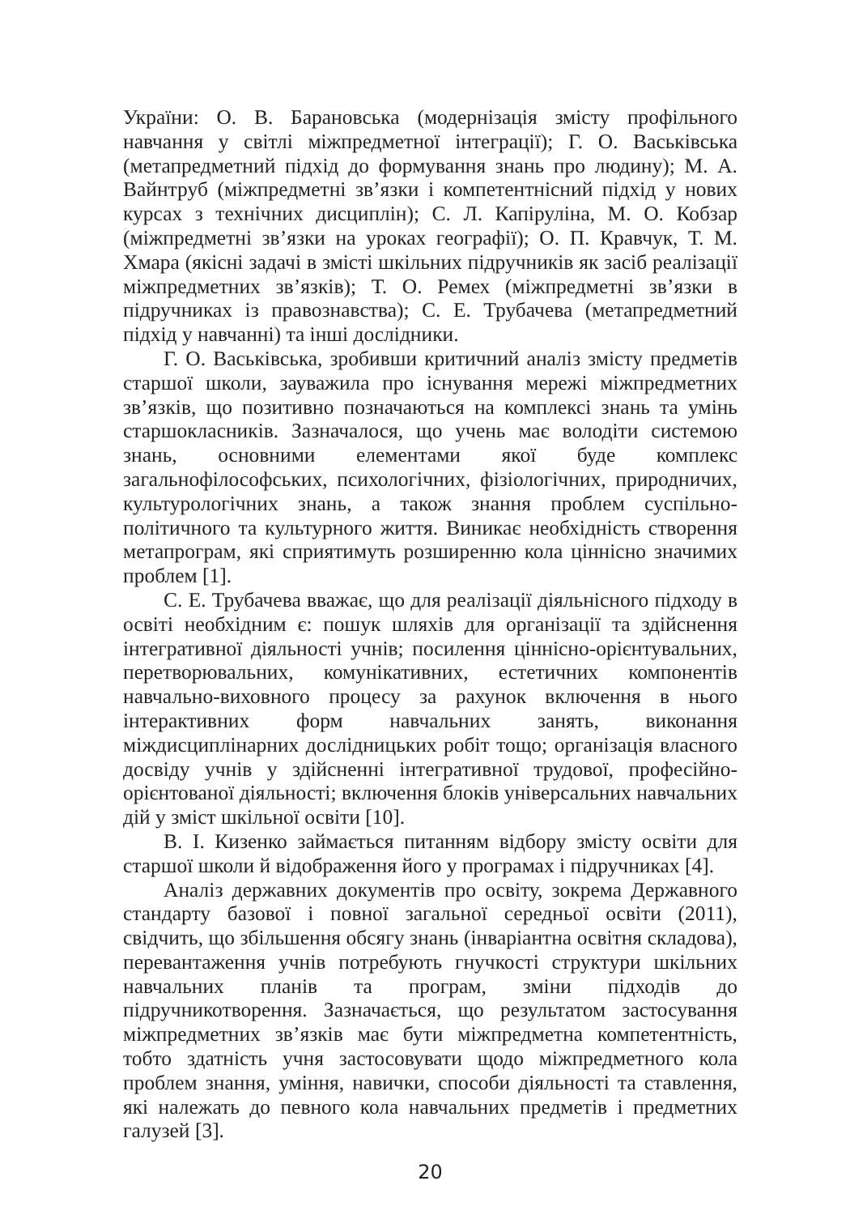України: О. В. Барановська (модернізація змісту профільного навчання у світлі міжпредметної інтеграції); Г. О. Васьківська (метапредметний підхід до формування знань про людину); М. А. Вайнтруб (міжпредметні зв’язки і компетентнісний підхід у нових курсах з технічних дисциплін); С. Л. Капіруліна, М. О. Кобзар (міжпредметні зв’язки на уроках географії); О. П. Кравчук, Т. М. Хмара (якісні задачі в змісті шкільних підручників як засіб реалізації міжпредметних зв’язків); Т. О. Ремех (міжпредметні зв’язки в підручниках із правознавства); С. Е. Трубачева (метапредметний підхід у навчанні) та інші дослідники.
Г. О. Васьківська, зробивши критичний аналіз змісту предметів старшої школи, зауважила про існування мережі міжпредметних зв’язків, що позитивно позначаються на комплексі знань та умінь старшокласників. Зазначалося, що учень має володіти системою знань, основними елементами якої буде комплекс загальнофілософських, психологічних, фізіологічних, природничих, культурологічних знань, а також знання проблем суспільно-політичного та культурного життя. Виникає необхідність створення метапрограм, які сприятимуть розширенню кола ціннісно значимих проблем [1].
С. Е. Трубачева вважає, що для реалізації діяльнісного підходу в освіті необхідним є: пошук шляхів для організації та здійснення інтегративної діяльності учнів; посилення ціннісно-орієнтувальних, перетворювальних, комунікативних, естетичних компонентів навчально-виховного процесу за рахунок включення в нього інтерактивних форм навчальних занять, виконання міждисциплінарних дослідницьких робіт тощо; організація власного досвіду учнів у здійсненні інтегративної трудової, професійно-орієнтованої діяльності; включення блоків універсальних навчальних дій у зміст шкільної освіти [10].
В. І. Кизенко займається питанням відбору змісту освіти для старшої школи й відображення його у програмах і підручниках [4].
Аналіз державних документів про освіту, зокрема Державного стандарту базової і повної загальної середньої освіти (2011), свідчить, що збільшення обсягу знань (інваріантна освітня складова), перевантаження учнів потребують гнучкості структури шкільних навчальних планів та програм, зміни підходів до підручникотворення. Зазначається, що результатом застосування міжпредметних зв’язків має бути міжпредметна компетентність, тобто здатність учня застосовувати щодо міжпредметного кола проблем знання, уміння, навички, способи діяльності та ставлення, які належать до певного кола навчальних предметів і предметних галузей [3].
20